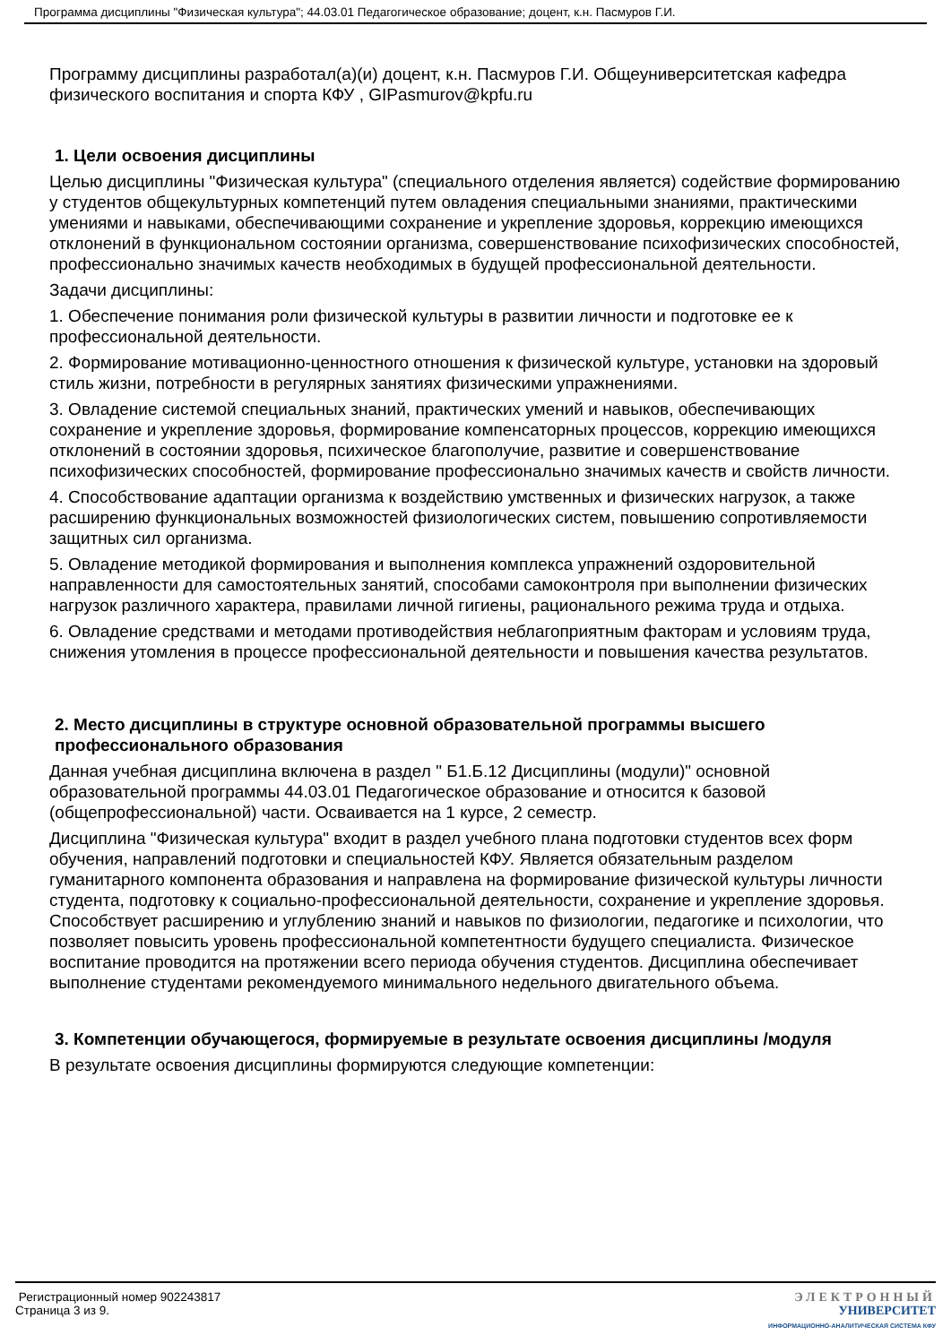Программа дисциплины "Физическая культура"; 44.03.01 Педагогическое образование; доцент, к.н. Пасмуров Г.И.
Программу дисциплины разработал(а)(и) доцент, к.н. Пасмуров Г.И. Общеуниверситетская кафедра физического воспитания и спорта КФУ , GIPasmurov@kpfu.ru
1. Цели освоения дисциплины
Целью дисциплины "Физическая культура" (специального отделения является) содействие формированию у студентов общекультурных компетенций путем овладения специальными знаниями, практическими умениями и навыками, обеспечивающими сохранение и укрепление здоровья, коррекцию имеющихся отклонений в функциональном состоянии организма, совершенствование психофизических способностей, профессионально значимых качеств необходимых в будущей профессиональной деятельности.
Задачи дисциплины:
1. Обеспечение понимания роли физической культуры в развитии личности и подготовке ее к профессиональной деятельности.
2. Формирование мотивационно-ценностного отношения к физической культуре, установки на здоровый стиль жизни, потребности в регулярных занятиях физическими упражнениями.
3. Овладение системой специальных знаний, практических умений и навыков, обеспечивающих сохранение и укрепление здоровья, формирование компенсаторных процессов, коррекцию имеющихся отклонений в состоянии здоровья, психическое благополучие, развитие и совершенствование психофизических способностей, формирование профессионально значимых качеств и свойств личности.
4. Способствование адаптации организма к воздействию умственных и физических нагрузок, а также расширению функциональных возможностей физиологических систем, повышению сопротивляемости защитных сил организма.
5. Овладение методикой формирования и выполнения комплекса упражнений оздоровительной направленности для самостоятельных занятий, способами самоконтроля при выполнении физических нагрузок различного характера, правилами личной гигиены, рационального режима труда и отдыха.
6. Овладение средствами и методами противодействия неблагоприятным факторам и условиям труда, снижения утомления в процессе профессиональной деятельности и повышения качества результатов.
2. Место дисциплины в структуре основной образовательной программы высшего профессионального образования
Данная учебная дисциплина включена в раздел " Б1.Б.12 Дисциплины (модули)" основной образовательной программы 44.03.01 Педагогическое образование и относится к базовой (общепрофессиональной) части. Осваивается на 1 курсе, 2 семестр.
Дисциплина "Физическая культура" входит в раздел учебного плана подготовки студентов всех форм обучения, направлений подготовки и специальностей КФУ. Является обязательным разделом гуманитарного компонента образования и направлена на формирование физической культуры личности студента, подготовку к социально-профессиональной деятельности, сохранение и укрепление здоровья. Способствует расширению и углублению знаний и навыков по физиологии, педагогике и психологии, что позволяет повысить уровень профессиональной компетентности будущего специалиста. Физическое воспитание проводится на протяжении всего периода обучения студентов. Дисциплина обеспечивает выполнение студентами рекомендуемого минимального недельного двигательного объема.
3. Компетенции обучающегося, формируемые в результате освоения дисциплины /модуля
В результате освоения дисциплины формируются следующие компетенции:
Регистрационный номер 902243817
Страница 3 из 9.
ЭЛЕКТРОННЫЙ
УНИВЕРСИТЕТ
ИНФОРМАЦИОННО-АНАЛИТИЧЕСКАЯ СИСТЕМА КФУ